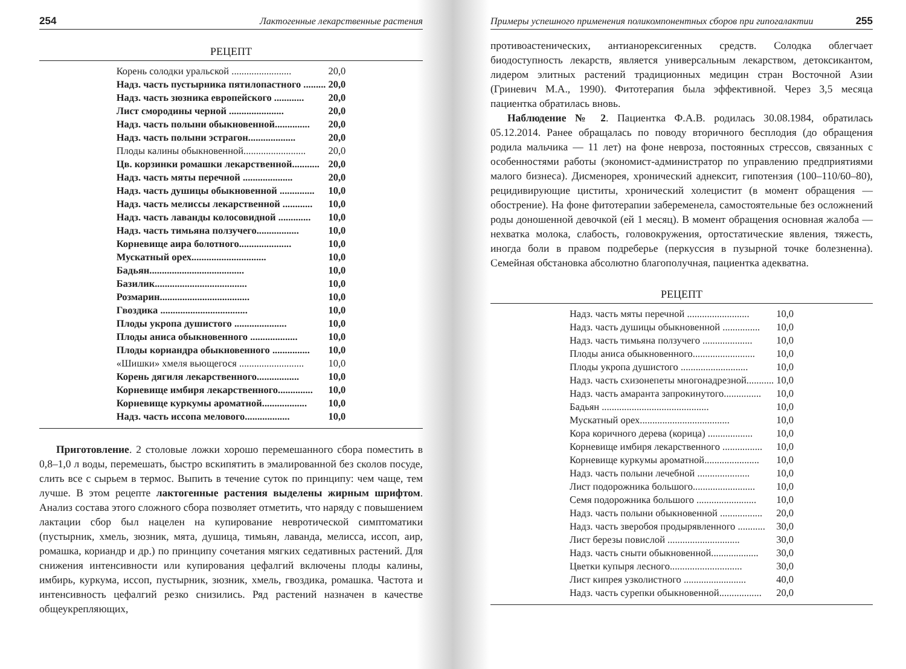254 Лактогенные лекарственные растения
РЕЦЕПТ
| Корень солодки уральской ........................ | 20,0 |
| Надз. часть пустырника пятилопастного ......... | 20,0 |
| Надз. часть зюзника европейского ............ | 20,0 |
| Лист смородины черной ...................... | 20,0 |
| Надз. часть полыни обыкновенной.............. | 20,0 |
| Надз. часть полыни эстрагон................... | 20,0 |
| Плоды калины обыкновенной......................... | 20,0 |
| Цв. корзинки ромашки лекарственной........... | 20,0 |
| Надз. часть мяты перечной .................... | 20,0 |
| Надз. часть душицы обыкновенной .............. | 10,0 |
| Надз. часть мелиссы лекарственной ............ | 10,0 |
| Надз. часть лаванды колосовидной ............. | 10,0 |
| Надз. часть тимьяна ползучего................. | 10,0 |
| Корневище аира болотного..................... | 10,0 |
| Мускатный орех.............................. | 10,0 |
| Бадьян...................................... | 10,0 |
| Базилик..................................... | 10,0 |
| Розмарин.................................... | 10,0 |
| Гвоздика ................................... | 10,0 |
| Плоды укропа душистого ..................... | 10,0 |
| Плоды аниса обыкновенного ................... | 10,0 |
| Плоды кориандра обыкновенного ............... | 10,0 |
| «Шишки» хмеля вьющегося .......................... | 10,0 |
| Корень дягиля лекарственного................. | 10,0 |
| Корневище имбиря лекарственного.............. | 10,0 |
| Корневище куркумы ароматной.................. | 10,0 |
| Надз. часть иссопа мелового.................. | 10,0 |
Приготовление. 2 столовые ложки хорошо перемешанного сбора поместить в 0,8–1,0 л воды, перемешать, быстро вскипятить в эмалированной без сколов посуде, слить все с сырьем в термос. Выпить в течение суток по принципу: чем чаще, тем лучше. В этом рецепте лактогенные растения выделены жирным шрифтом. Анализ состава этого сложного сбора позволяет отметить, что наряду с повышением лактации сбор был нацелен на купирование невротической симптоматики (пустырник, хмель, зюзник, мята, душица, тимьян, лаванда, мелисса, иссоп, аир, ромашка, кориандр и др.) по принципу сочетания мягких седативных растений. Для снижения интенсивности или купирования цефалгий включены плоды калины, имбирь, куркума, иссоп, пустырник, зюзник, хмель, гвоздика, ромашка. Частота и интенсивность цефалгий резко снизились. Ряд растений назначен в качестве общеукрепляющих,
Примеры успешного применения поликомпонентных сборов при гипогалактии 255
противоастенических, антианорексигенных средств. Солодка облегчает биодоступность лекарств, является универсальным лекарством, детоксикантом, лидером элитных растений традиционных медицин стран Восточной Азии (Гриневич М.А., 1990). Фитотерапия была эффективной. Через 3,5 месяца пациентка обратилась вновь.
Наблюдение № 2. Пациентка Ф.А.В. родилась 30.08.1984, обратилась 05.12.2014. Ранее обращалась по поводу вторичного бесплодия (до обращения родила мальчика — 11 лет) на фоне невроза, постоянных стрессов, связанных с особенностями работы (экономист-администратор по управлению предприятиями малого бизнеса). Дисменорея, хронический аднексит, гипотензия (100–110/60–80), рецидивирующие циститы, хронический холецистит (в момент обращения — обострение). На фоне фитотерапии забеременела, самостоятельные без осложнений роды доношенной девочкой (ей 1 месяц). В момент обращения основная жалоба — нехватка молока, слабость, головокружения, ортостатические явления, тяжесть, иногда боли в правом подреберье (перкуссия в пузырной точке болезненна). Семейная обстановка абсолютно благополучная, пациентка адекватна.
РЕЦЕПТ
| Надз. часть мяты перечной ......................... | 10,0 |
| Надз. часть душицы обыкновенной ............... | 10,0 |
| Надз. часть тимьяна ползучего .................... | 10,0 |
| Плоды аниса обыкновенного......................... | 10,0 |
| Плоды укропа душистого ........................... | 10,0 |
| Надз. часть схизонепеты многонадрезной........... | 10,0 |
| Надз. часть амаранта запрокинутого............... | 10,0 |
| Бадьян ........................................... | 10,0 |
| Мускатный орех.................................... | 10,0 |
| Кора коричного дерева (корица) .................. | 10,0 |
| Корневище имбиря лекарственного ................ | 10,0 |
| Корневище куркумы ароматной...................... | 10,0 |
| Надз. часть полыни лечебной ..................... | 10,0 |
| Лист подорожника большого......................... | 10,0 |
| Семя подорожника большого ........................ | 10,0 |
| Надз. часть полыни обыкновенной ................. | 20,0 |
| Надз. часть зверобоя продырявленного ........... | 30,0 |
| Лист березы повислой ............................. | 30,0 |
| Надз. часть сныти обыкновенной................... | 30,0 |
| Цветки купыря лесного............................. | 30,0 |
| Лист кипрея узколистного ......................... | 40,0 |
| Надз. часть сурепки обыкновенной................. | 20,0 |